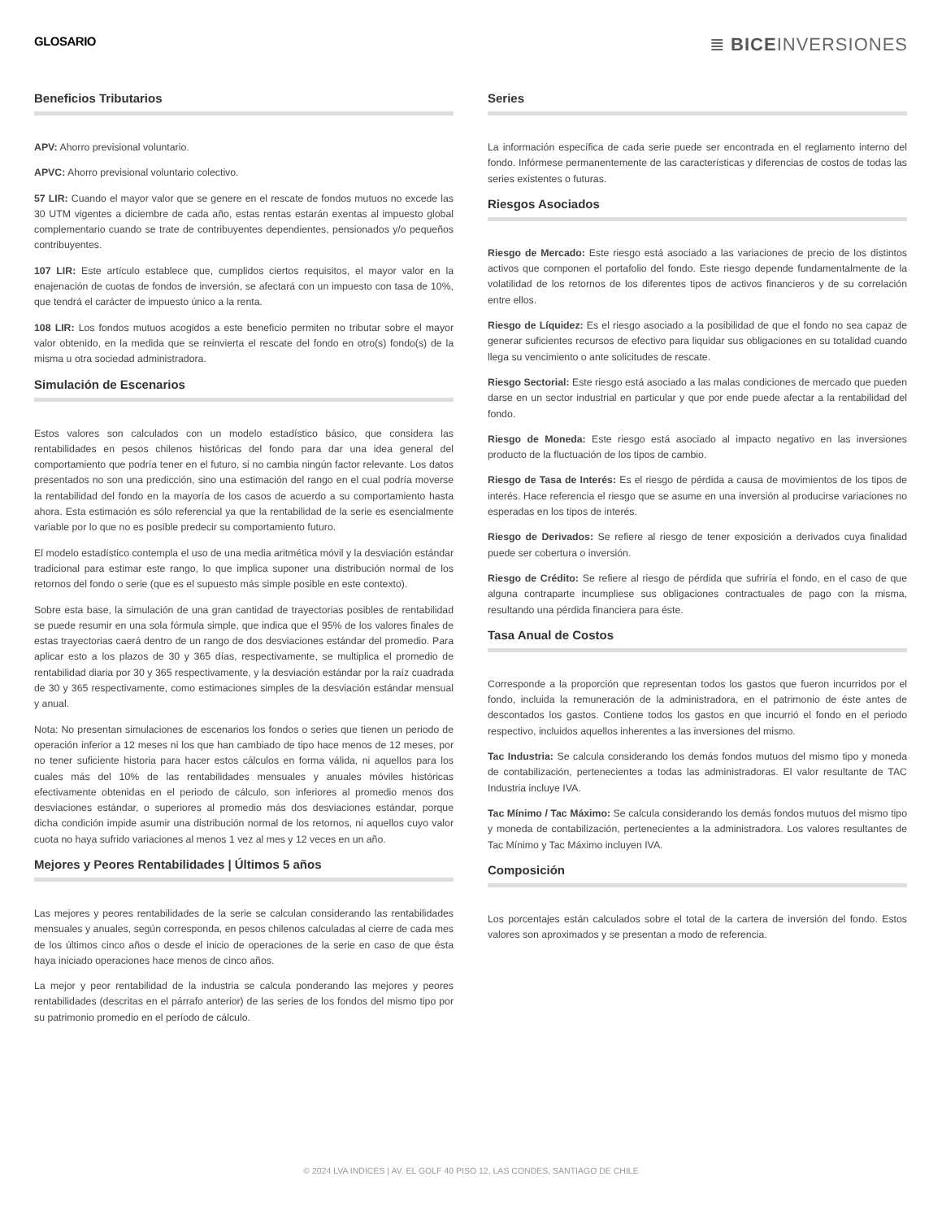GLOSARIO
≣ BICEINVERSIONES
Beneficios Tributarios
APV: Ahorro previsional voluntario.
APVC: Ahorro previsional voluntario colectivo.
57 LIR: Cuando el mayor valor que se genere en el rescate de fondos mutuos no excede las 30 UTM vigentes a diciembre de cada año, estas rentas estarán exentas al impuesto global complementario cuando se trate de contribuyentes dependientes, pensionados y/o pequeños contribuyentes.
107 LIR: Este artículo establece que, cumplidos ciertos requisitos, el mayor valor en la enajenación de cuotas de fondos de inversión, se afectará con un impuesto con tasa de 10%, que tendrá el carácter de impuesto único a la renta.
108 LIR: Los fondos mutuos acogidos a este beneficio permiten no tributar sobre el mayor valor obtenido, en la medida que se reinvierta el rescate del fondo en otro(s) fondo(s) de la misma u otra sociedad administradora.
Simulación de Escenarios
Estos valores son calculados con un modelo estadístico básico, que considera las rentabilidades en pesos chilenos históricas del fondo para dar una idea general del comportamiento que podría tener en el futuro, si no cambia ningún factor relevante. Los datos presentados no son una predicción, sino una estimación del rango en el cual podría moverse la rentabilidad del fondo en la mayoría de los casos de acuerdo a su comportamiento hasta ahora. Esta estimación es sólo referencial ya que la rentabilidad de la serie es esencialmente variable por lo que no es posible predecir su comportamiento futuro.
El modelo estadístico contempla el uso de una media aritmética móvil y la desviación estándar tradicional para estimar este rango, lo que implica suponer una distribución normal de los retornos del fondo o serie (que es el supuesto más simple posible en este contexto).
Sobre esta base, la simulación de una gran cantidad de trayectorias posibles de rentabilidad se puede resumir en una sola fórmula simple, que indica que el 95% de los valores finales de estas trayectorias caerá dentro de un rango de dos desviaciones estándar del promedio. Para aplicar esto a los plazos de 30 y 365 días, respectivamente, se multiplica el promedio de rentabilidad diaria por 30 y 365 respectivamente, y la desviación estándar por la raíz cuadrada de 30 y 365 respectivamente, como estimaciones simples de la desviación estándar mensual y anual.
Nota: No presentan simulaciones de escenarios los fondos o series que tienen un periodo de operación inferior a 12 meses ni los que han cambiado de tipo hace menos de 12 meses, por no tener suficiente historia para hacer estos cálculos en forma válida, ni aquellos para los cuales más del 10% de las rentabilidades mensuales y anuales móviles históricas efectivamente obtenidas en el periodo de cálculo, son inferiores al promedio menos dos desviaciones estándar, o superiores al promedio más dos desviaciones estándar, porque dicha condición impide asumir una distribución normal de los retornos, ni aquellos cuyo valor cuota no haya sufrido variaciones al menos 1 vez al mes y 12 veces en un año.
Mejores y Peores Rentabilidades | Últimos 5 años
Las mejores y peores rentabilidades de la serie se calculan considerando las rentabilidades mensuales y anuales, según corresponda, en pesos chilenos calculadas al cierre de cada mes de los últimos cinco años o desde el inicio de operaciones de la serie en caso de que ésta haya iniciado operaciones hace menos de cinco años.
La mejor y peor rentabilidad de la industria se calcula ponderando las mejores y peores rentabilidades (descritas en el párrafo anterior) de las series de los fondos del mismo tipo por su patrimonio promedio en el período de cálculo.
Series
La información específica de cada serie puede ser encontrada en el reglamento interno del fondo. Infórmese permanentemente de las características y diferencias de costos de todas las series existentes o futuras.
Riesgos Asociados
Riesgo de Mercado: Este riesgo está asociado a las variaciones de precio de los distintos activos que componen el portafolio del fondo. Este riesgo depende fundamentalmente de la volatilidad de los retornos de los diferentes tipos de activos financieros y de su correlación entre ellos.
Riesgo de Líquidez: Es el riesgo asociado a la posibilidad de que el fondo no sea capaz de generar suficientes recursos de efectivo para liquidar sus obligaciones en su totalidad cuando llega su vencimiento o ante solicitudes de rescate.
Riesgo Sectorial: Este riesgo está asociado a las malas condiciones de mercado que pueden darse en un sector industrial en particular y que por ende puede afectar a la rentabilidad del fondo.
Riesgo de Moneda: Este riesgo está asociado al impacto negativo en las inversiones producto de la fluctuación de los tipos de cambio.
Riesgo de Tasa de Interés: Es el riesgo de pérdida a causa de movimientos de los tipos de interés. Hace referencia el riesgo que se asume en una inversión al producirse variaciones no esperadas en los tipos de interés.
Riesgo de Derivados: Se refiere al riesgo de tener exposición a derivados cuya finalidad puede ser cobertura o inversión.
Riesgo de Crédito: Se refiere al riesgo de pérdida que sufriría el fondo, en el caso de que alguna contraparte incumpliese sus obligaciones contractuales de pago con la misma, resultando una pérdida financiera para éste.
Tasa Anual de Costos
Corresponde a la proporción que representan todos los gastos que fueron incurridos por el fondo, incluida la remuneración de la administradora, en el patrimonio de éste antes de descontados los gastos. Contiene todos los gastos en que incurrió el fondo en el periodo respectivo, incluidos aquellos inherentes a las inversiones del mismo.
Tac Industria: Se calcula considerando los demás fondos mutuos del mismo tipo y moneda de contabilización, pertenecientes a todas las administradoras. El valor resultante de TAC Industria incluye IVA.
Tac Mínimo / Tac Máximo: Se calcula considerando los demás fondos mutuos del mismo tipo y moneda de contabilización, pertenecientes a la administradora. Los valores resultantes de Tac Mínimo y Tac Máximo incluyen IVA.
Composición
Los porcentajes están calculados sobre el total de la cartera de inversión del fondo. Estos valores son aproximados y se presentan a modo de referencia.
© 2024 LVA INDICES | AV. EL GOLF 40 PISO 12, LAS CONDES, SANTIAGO DE CHILE